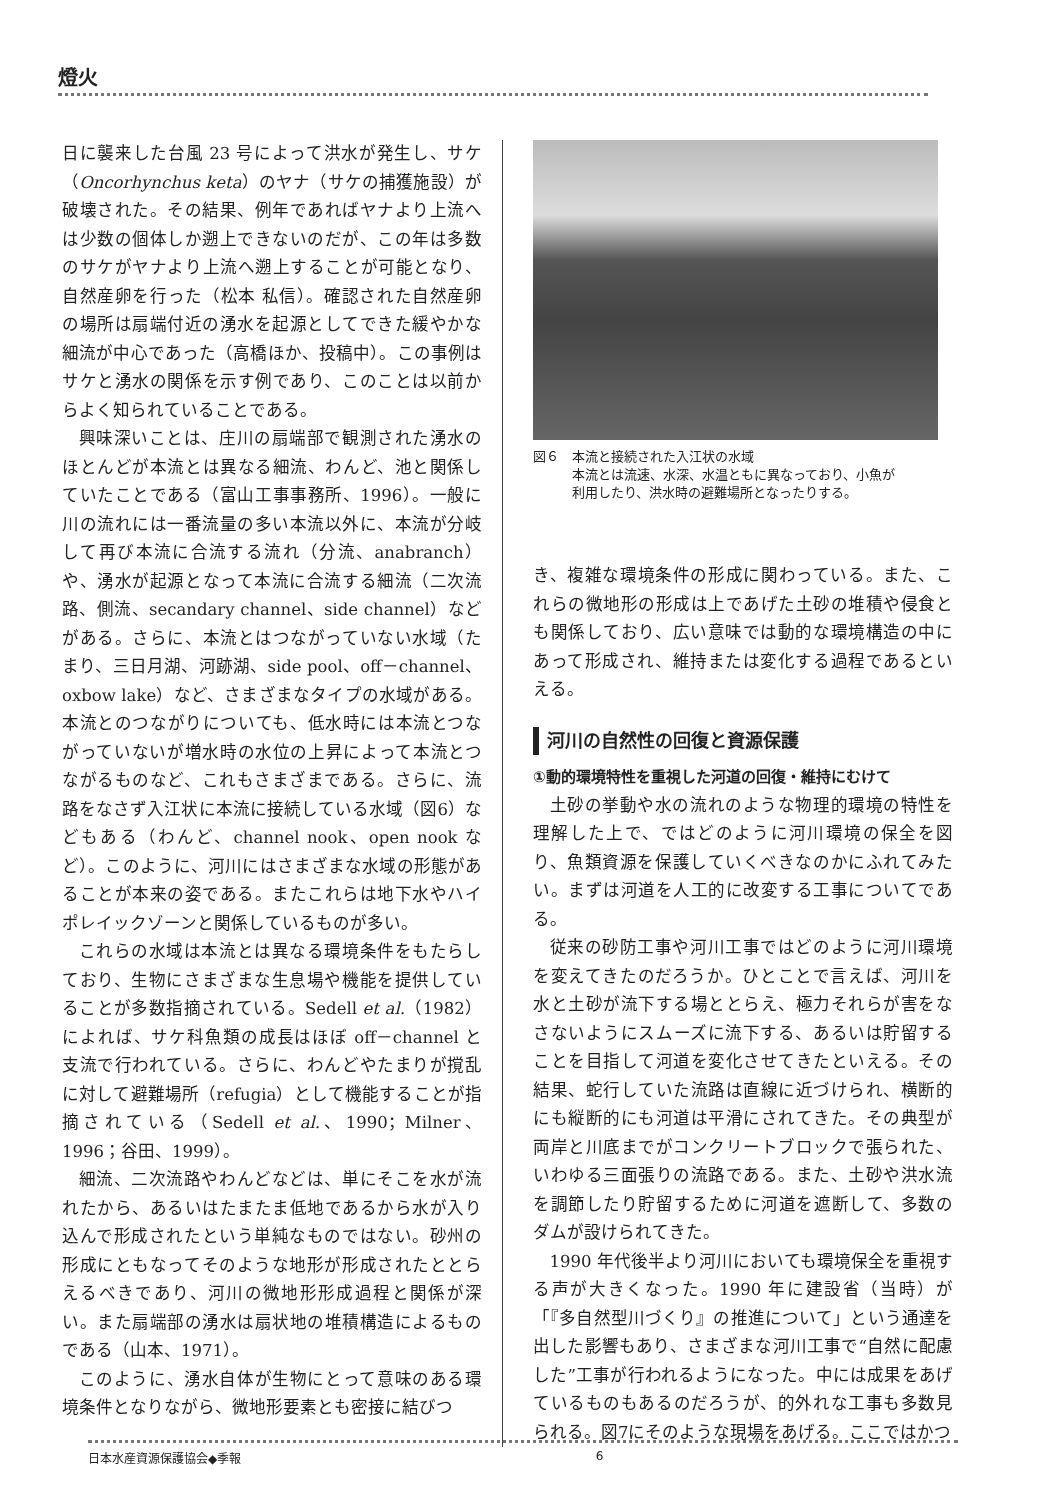燈火
日に襲来した台風 23 号によって洪水が発生し、サケ（Oncorhynchus keta）のヤナ（サケの捕獲施設）が破壊された。その結果、例年であればヤナより上流へは少数の個体しか遡上できないのだが、この年は多数のサケがヤナより上流へ遡上することが可能となり、自然産卵を行った（松本 私信）。確認された自然産卵の場所は扇端付近の湧水を起源としてできた緩やかな細流が中心であった（高橋ほか、投稿中）。この事例はサケと湧水の関係を示す例であり、このことは以前からよく知られていることである。
興味深いことは、庄川の扇端部で観測された湧水のほとんどが本流とは異なる細流、わんど、池と関係していたことである（富山工事事務所、1996）。一般に川の流れには一番流量の多い本流以外に、本流が分岐して再び本流に合流する流れ（分流、anabranch）や、湧水が起源となって本流に合流する細流（二次流路、側流、secandary channel、side channel）などがある。さらに、本流とはつながっていない水域（たまり、三日月湖、河跡湖、side pool、off－channel、oxbow lake）など、さまざまなタイプの水域がある。本流とのつながりについても、低水時には本流とつながっていないが増水時の水位の上昇によって本流とつながるものなど、これもさまざまである。さらに、流路をなさず入江状に本流に接続している水域（図6）などもある（わんど、channel nook、open nook など）。このように、河川にはさまざまな水域の形態があることが本来の姿である。またこれらは地下水やハイポレイックゾーンと関係しているものが多い。
これらの水域は本流とは異なる環境条件をもたらしており、生物にさまざまな生息場や機能を提供していることが多数指摘されている。Sedell et al.（1982）によれば、サケ科魚類の成長はほぼ off－channel と支流で行われている。さらに、わんどやたまりが撹乱に対して避難場所（refugia）として機能することが指摘されている（Sedell et al.、1990；Milner、1996；谷田、1999）。
細流、二次流路やわんどなどは、単にそこを水が流れたから、あるいはたまたま低地であるから水が入り込んで形成されたという単純なものではない。砂州の形成にともなってそのような地形が形成されたととらえるべきであり、河川の微地形形成過程と関係が深い。また扇端部の湧水は扇状地の堆積構造によるものである（山本、1971）。
このように、湧水自体が生物にとって意味のある環境条件となりながら、微地形要素とも密接に結びつ
図６　本流と接続された入江状の水域
　　　本流とは流速、水深、水温ともに異なっており、小魚が
　　　利用したり、洪水時の避難場所となったりする。
き、複雑な環境条件の形成に関わっている。また、これらの微地形の形成は上であげた土砂の堆積や侵食とも関係しており、広い意味では動的な環境構造の中にあって形成され、維持または変化する過程であるといえる。
河川の自然性の回復と資源保護
①動的環境特性を重視した河道の回復・維持にむけて
土砂の挙動や水の流れのような物理的環境の特性を理解した上で、ではどのように河川環境の保全を図り、魚類資源を保護していくべきなのかにふれてみたい。まずは河道を人工的に改変する工事についてである。
従来の砂防工事や河川工事ではどのように河川環境を変えてきたのだろうか。ひとことで言えば、河川を水と土砂が流下する場ととらえ、極力それらが害をなさないようにスムーズに流下する、あるいは貯留することを目指して河道を変化させてきたといえる。その結果、蛇行していた流路は直線に近づけられ、横断的にも縦断的にも河道は平滑にされてきた。その典型が両岸と川底までがコンクリートブロックで張られた、いわゆる三面張りの流路である。また、土砂や洪水流を調節したり貯留するために河道を遮断して、多数のダムが設けられてきた。
1990 年代後半より河川においても環境保全を重視する声が大きくなった。1990 年に建設省（当時）が「『多自然型川づくり』の推進について」という通達を出した影響もあり、さまざまな河川工事で“自然に配慮した”工事が行われるようになった。中には成果をあげているものもあるのだろうが、的外れな工事も多数見られる。図7にそのような現場をあげる。ここではかつ
日本水産資源保護協会◆季報 6